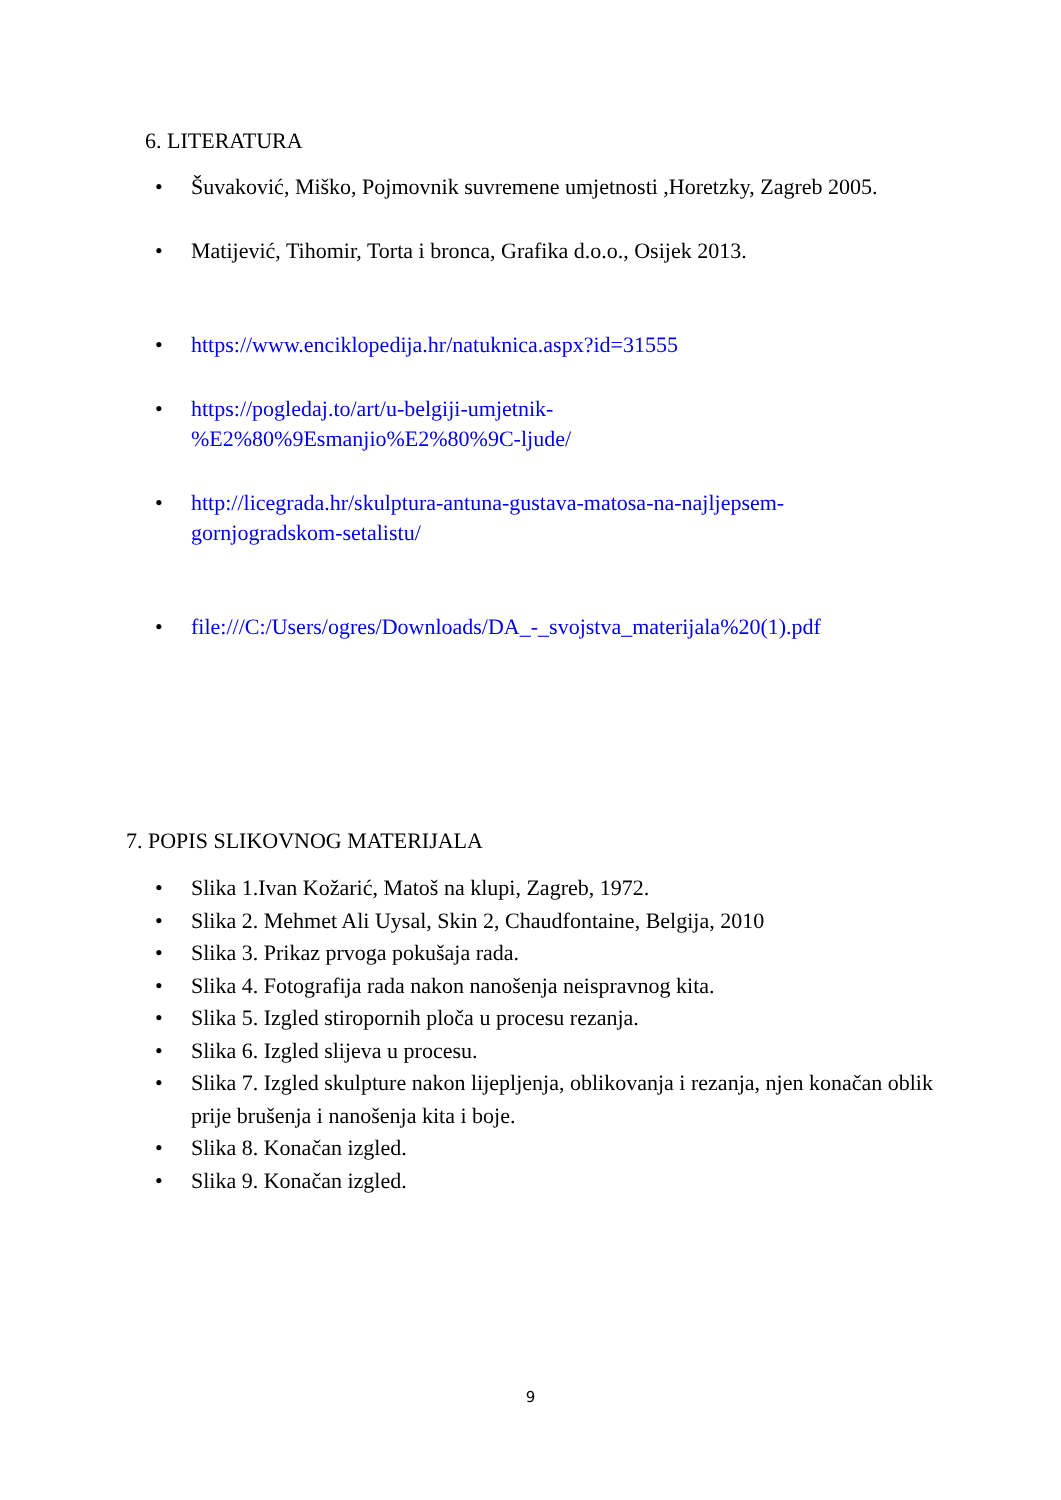6. LITERATURA
• Šuvaković, Miško, Pojmovnik suvremene umjetnosti ,Horetzky, Zagreb 2005.
• Matijević, Tihomir, Torta i bronca, Grafika d.o.o., Osijek 2013.
• https://www.enciklopedija.hr/natuknica.aspx?id=31555
• https://pogledaj.to/art/u-belgiji-umjetnik-
%E2%80%9Esmanjio%E2%80%9C-ljude/
• http://licegrada.hr/skulptura-antuna-gustava-matosa-na-najljepsem-
gornjogradskom-setalistu/
• file:///C:/Users/ogres/Downloads/DA_-_svojstva_materijala%20(1).pdf
7. POPIS SLIKOVNOG MATERIJALA
• Slika 1.Ivan Kožarić, Matoš na klupi, Zagreb, 1972.
• Slika 2. Mehmet Ali Uysal, Skin 2, Chaudfontaine, Belgija, 2010
• Slika 3. Prikaz prvoga pokušaja rada.
• Slika 4. Fotografija rada nakon nanošenja neispravnog kita.
• Slika 5. Izgled stiropornih ploča u procesu rezanja.
• Slika 6. Izgled slijeva u procesu.
• Slika 7. Izgled skulpture nakon lijepljenja, oblikovanja i rezanja, njen konačan oblik prije brušenja i nanošenja kita i boje.
• Slika 8. Konačan izgled.
• Slika 9. Konačan izgled.
9